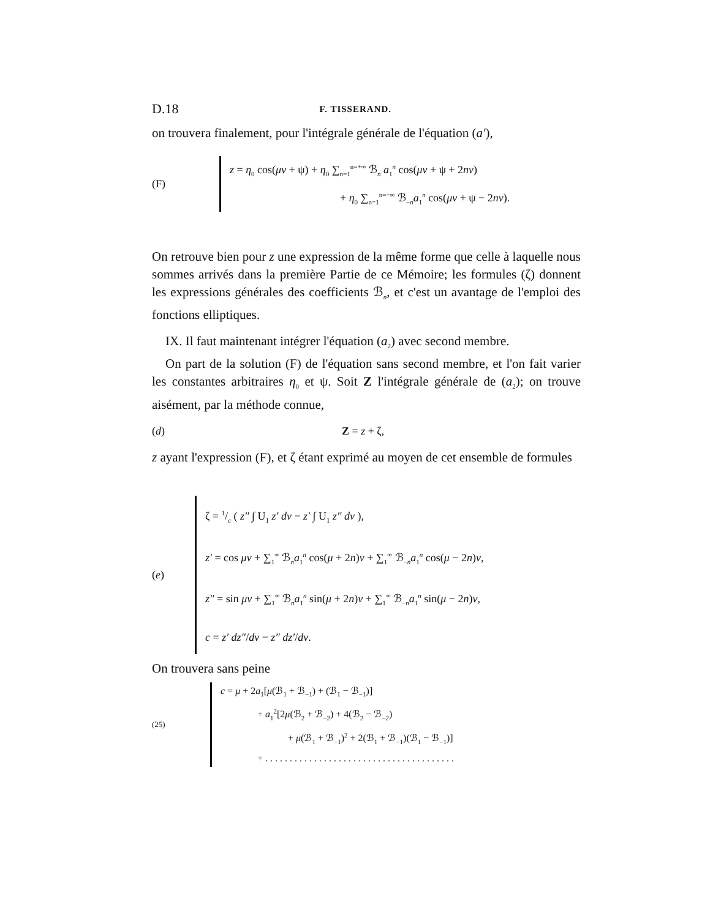D.18 F. TISSERAND.
on trouvera finalement, pour l'intégrale générale de l'équation (a′),
(F)
z = η<sub>0</sub> cos(μv + ψ) + η<sub>0</sub> ∑<sub>n=1</sub><sup>n=+∞</sup> ℬ<sub>n</sub> a<sub>1</sub><sup>n</sup> cos(μv + ψ + 2nv)
+ η<sub>0</sub> ∑<sub>n=1</sub><sup>n=+∞</sup> ℬ<sub>−n</sub>a<sub>1</sub><sup>n</sup> cos(μv + ψ − 2nv).
On retrouve bien pour z une expression de la même forme que celle à laquelle nous sommes arrivés dans la première Partie de ce Mémoire; les formules (ζ) donnent les expressions générales des coefficients ℬ<sub>n</sub>, et c'est un avantage de l'emploi des fonctions elliptiques.
IX. Il faut maintenant intégrer l'équation (a<sub>2</sub>) avec second membre.
On part de la solution (F) de l'équation sans second membre, et l'on fait varier les constantes arbitraires η<sub>0</sub> et ψ. Soit Z l'intégrale générale de (a<sub>2</sub>); on trouve aisément, par la méthode connue,
(d) Z = z + ζ,
z ayant l'expression (F), et ζ étant exprimé au moyen de cet ensemble de formules
(e)
ζ = 1/c ( z″ ∫ U<sub>1</sub> z′ dv − z′ ∫ U<sub>1</sub> z″ dv ),
z′ = cos μv + ∑<sub>1</sub><sup>∞</sup> ℬ<sub>n</sub>a<sub>1</sub><sup>n</sup> cos(μ + 2n)v + ∑<sub>1</sub><sup>∞</sup> ℬ<sub>−n</sub>a<sub>1</sub><sup>n</sup> cos(μ − 2n)v,
z″ = sin μv + ∑<sub>1</sub><sup>∞</sup> ℬ<sub>n</sub>a<sub>1</sub><sup>n</sup> sin(μ + 2n)v + ∑<sub>1</sub><sup>∞</sup> ℬ<sub>−n</sub>a<sub>1</sub><sup>n</sup> sin(μ − 2n)v,
c = z′ dz″/dv − z″ dz′/dv.
On trouvera sans peine
(25)
c = μ + 2a<sub>1</sub>[μ(ℬ<sub>1</sub> + ℬ<sub>−1</sub>) + (ℬ<sub>1</sub> − ℬ<sub>−1</sub>)]
+ a<sub>1</sub><sup>2</sup>[2μ(ℬ<sub>2</sub> + ℬ<sub>−2</sub>) + 4(ℬ<sub>2</sub> − ℬ<sub>−2</sub>)
+ μ(ℬ<sub>1</sub> + ℬ<sub>−1</sub>)<sup>2</sup> + 2(ℬ<sub>1</sub> + ℬ<sub>−1</sub>)(ℬ<sub>1</sub> − ℬ<sub>−1</sub>)]
+ . . . . . . . . . . . . . . . . . . . . . . . . . . . . . . . . . . . . . . .